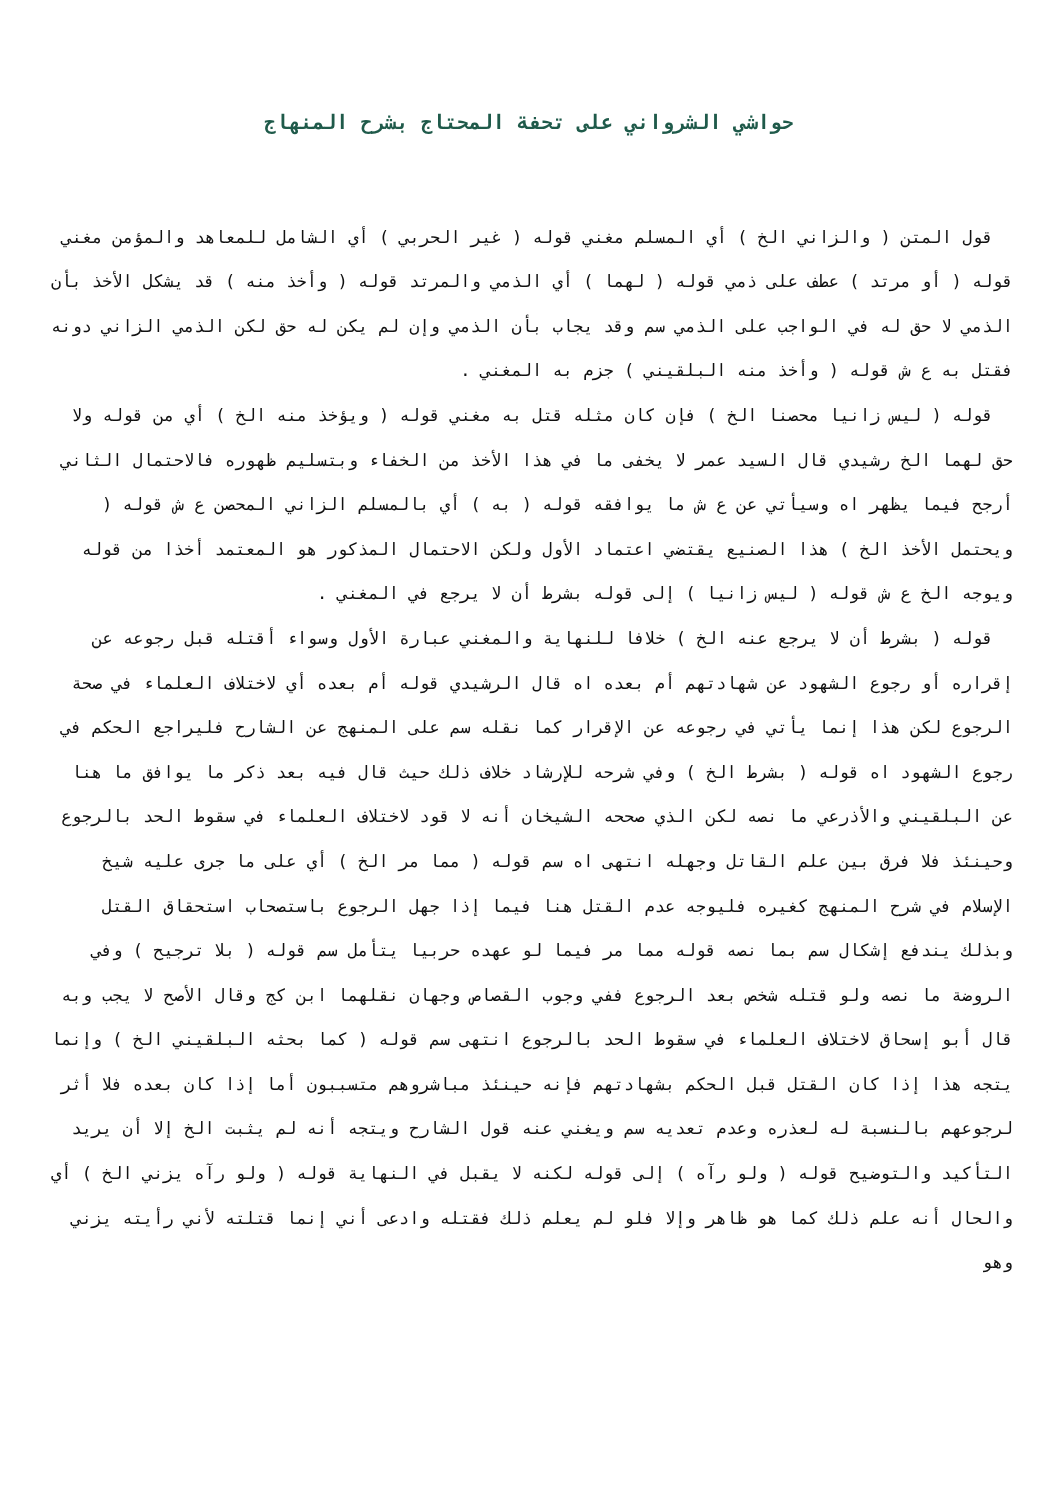حواشي الشرواني على تحفة المحتاج بشرح المنهاج
قول المتن ( والزاني الخ ) أي المسلم مغني قوله ( غير الحربي ) أي الشامل للمعاهد والمؤمن مغني قوله ( أو مرتد ) عطف على ذمي قوله ( لهما ) أي الذمي والمرتد قوله ( وأخذ منه ) قد يشكل الأخذ بأن الذمي لا حق له في الواجب على الذمي سم وقد يجاب بأن الذمي وإن لم يكن له حق لكن الذمي الزاني دونه فقتل به ع ش قوله ( وأخذ منه البلقيني ) جزم به المغني .
قوله ( ليس زانيا محصنا الخ ) فإن كان مثله قتل به مغني قوله ( ويؤخذ منه الخ ) أي من قوله ولا حق لهما الخ رشيدي قال السيد عمر لا يخفى ما في هذا الأخذ من الخفاء وبتسليم ظهوره فالاحتمال الثاني أرجح فيما يظهر اه وسيأتي عن ع ش ما يوافقه قوله ( به ) أي بالمسلم الزاني المحصن ع ش قوله ( ويحتمل الأخذ الخ ) هذا الصنيع يقتضي اعتماد الأول ولكن الاحتمال المذكور هو المعتمد أخذا من قوله ويوجه الخ ع ش قوله ( ليس زانيا ) إلى قوله بشرط أن لا يرجع في المغني .
قوله ( بشرط أن لا يرجع عنه الخ ) خلافا للنهاية والمغني عبارة الأول وسواء أقتله قبل رجوعه عن إقراره أو رجوع الشهود عن شهادتهم أم بعده اه قال الرشيدي قوله أم بعده أي لاختلاف العلماء في صحة الرجوع لكن هذا إنما يأتي في رجوعه عن الإقرار كما نقله سم على المنهج عن الشارح فليراجع الحكم في رجوع الشهود اه قوله ( بشرط الخ ) وفي شرحه للإرشاد خلاف ذلك حيث قال فيه بعد ذكر ما يوافق ما هنا عن البلقيني والأذرعي ما نصه لكن الذي صححه الشيخان أنه لا قود لاختلاف العلماء في سقوط الحد بالرجوع وحينئذ فلا فرق بين علم القاتل وجهله انتهى اه سم قوله ( مما مر الخ ) أي على ما جرى عليه شيخ الإسلام في شرح المنهج كغيره فليوجه عدم القتل هنا فيما إذا جهل الرجوع باستصحاب استحقاق القتل وبذلك يندفع إشكال سم بما نصه قوله مما مر فيما لو عهده حربيا يتأمل سم قوله ( بلا ترجيح ) وفي الروضة ما نصه ولو قتله شخص بعد الرجوع ففي وجوب القصاص وجهان نقلهما ابن كج وقال الأصح لا يجب وبه قال أبو إسحاق لاختلاف العلماء في سقوط الحد بالرجوع انتهى سم قوله ( كما بحثه البلقيني الخ ) وإنما يتجه هذا إذا كان القتل قبل الحكم بشهادتهم فإنه حينئذ مباشروهم متسببون أما إذا كان بعده فلا أثر لرجوعهم بالنسبة له لعذره وعدم تعديه سم ويغني عنه قول الشارح ويتجه أنه لم يثبت الخ إلا أن يريد التأكيد والتوضيح قوله ( ولو رآه ) إلى قوله لكنه لا يقبل في النهاية قوله ( ولو رآه يزني الخ ) أي والحال أنه علم ذلك كما هو ظاهر وإلا فلو لم يعلم ذلك فقتله وادعى أني إنما قتلته لأني رأيته يزني وهو